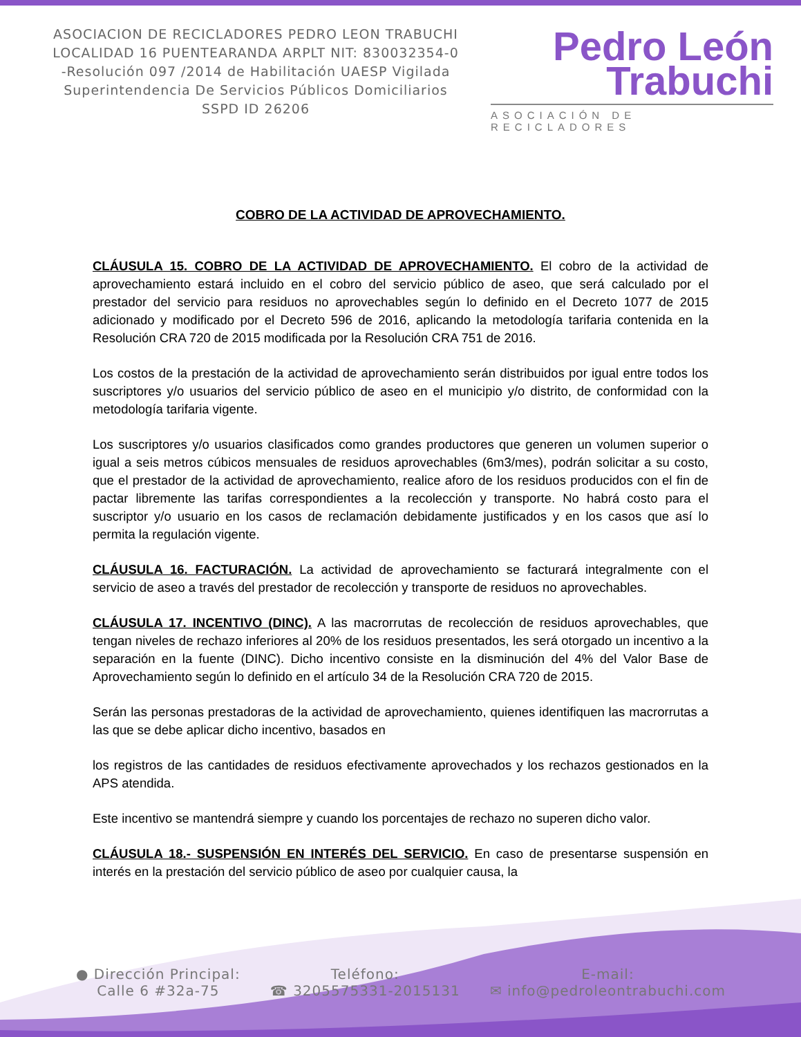ASOCIACION DE RECICLADORES PEDRO LEON TRABUCHI LOCALIDAD 16 PUENTEARANDA ARPLT NIT: 830032354-0 -Resolución 097 /2014 de Habilitación UAESP Vigilada Superintendencia De Servicios Públicos Domiciliarios SSPD ID 26206
Pedro León
Trabuchi
ASOCIACIÓN DE RECICLADORES
COBRO DE LA ACTIVIDAD DE APROVECHAMIENTO.
CLÁUSULA 15. COBRO DE LA ACTIVIDAD DE APROVECHAMIENTO. El cobro de la actividad de aprovechamiento estará incluido en el cobro del servicio público de aseo, que será calculado por el prestador del servicio para residuos no aprovechables según lo definido en el Decreto 1077 de 2015 adicionado y modificado por el Decreto 596 de 2016, aplicando la metodología tarifaria contenida en la Resolución CRA 720 de 2015 modificada por la Resolución CRA 751 de 2016.
Los costos de la prestación de la actividad de aprovechamiento serán distribuidos por igual entre todos los suscriptores y/o usuarios del servicio público de aseo en el municipio y/o distrito, de conformidad con la metodología tarifaria vigente.
Los suscriptores y/o usuarios clasificados como grandes productores que generen un volumen superior o igual a seis metros cúbicos mensuales de residuos aprovechables (6m3/mes), podrán solicitar a su costo, que el prestador de la actividad de aprovechamiento, realice aforo de los residuos producidos con el fin de pactar libremente las tarifas correspondientes a la recolección y transporte. No habrá costo para el suscriptor y/o usuario en los casos de reclamación debidamente justificados y en los casos que así lo permita la regulación vigente.
CLÁUSULA 16. FACTURACIÓN. La actividad de aprovechamiento se facturará integralmente con el servicio de aseo a través del prestador de recolección y transporte de residuos no aprovechables.
CLÁUSULA 17. INCENTIVO (DINC). A las macrorrutas de recolección de residuos aprovechables, que tengan niveles de rechazo inferiores al 20% de los residuos presentados, les será otorgado un incentivo a la separación en la fuente (DINC). Dicho incentivo consiste en la disminución del 4% del Valor Base de Aprovechamiento según lo definido en el artículo 34 de la Resolución CRA 720 de 2015.
Serán las personas prestadoras de la actividad de aprovechamiento, quienes identifiquen las macrorrutas a las que se debe aplicar dicho incentivo, basados en
los registros de las cantidades de residuos efectivamente aprovechados y los rechazos gestionados en la APS atendida.
Este incentivo se mantendrá siempre y cuando los porcentajes de rechazo no superen dicho valor.
CLÁUSULA 18.- SUSPENSIÓN EN INTERÉS DEL SERVICIO. En caso de presentarse suspensión en interés en la prestación del servicio público de aseo por cualquier causa, la
● Dirección Principal:
Calle 6 #32a-75
Teléfono:
☎ 3205575331-2015131
E-mail:
✉ info@pedroleontrabuchi.com